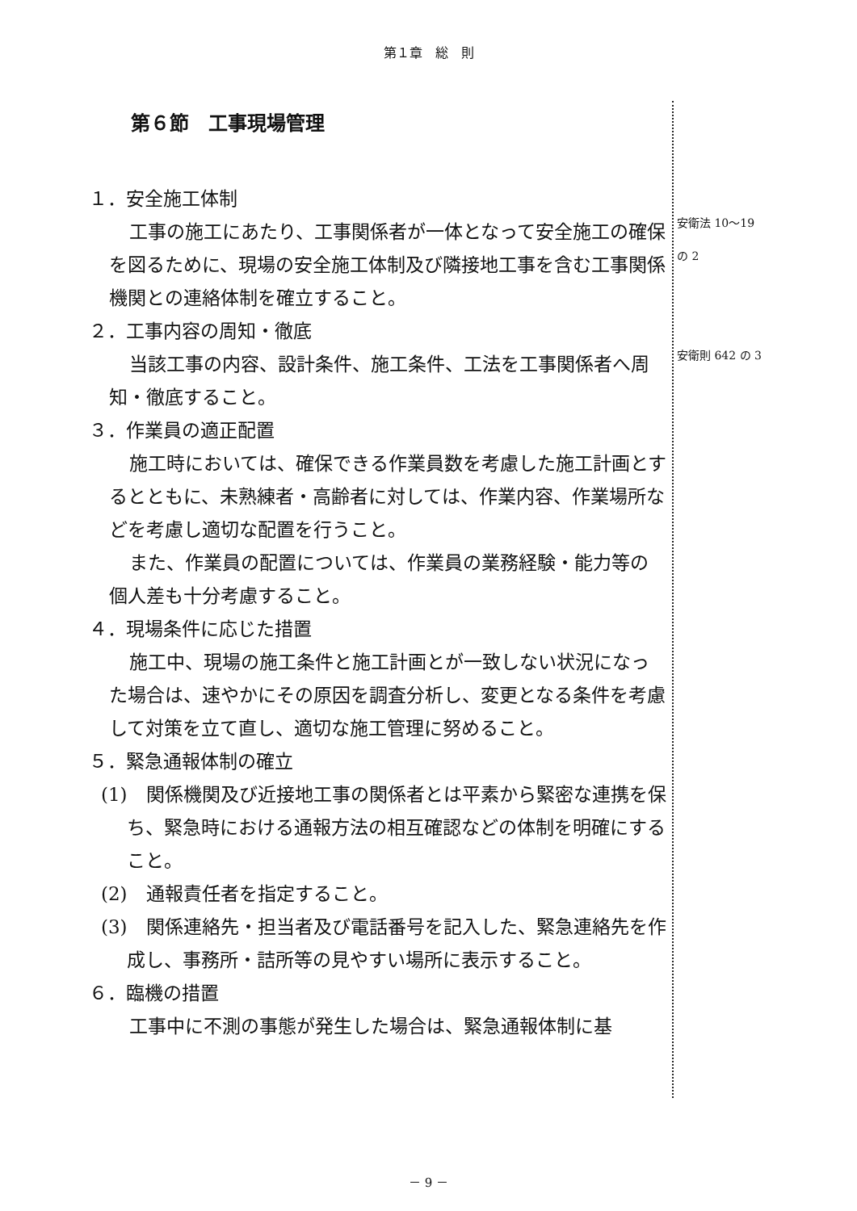第１章　総　則
第６節　工事現場管理
１．安全施工体制
工事の施工にあたり、工事関係者が一体となって安全施工の確保を図るために、現場の安全施工体制及び隣接地工事を含む工事関係機関との連絡体制を確立すること。
２．工事内容の周知・徹底
当該工事の内容、設計条件、施工条件、工法を工事関係者へ周知・徹底すること。
３．作業員の適正配置
施工時においては、確保できる作業員数を考慮した施工計画とするとともに、未熟練者・高齢者に対しては、作業内容、作業場所などを考慮し適切な配置を行うこと。
また、作業員の配置については、作業員の業務経験・能力等の個人差も十分考慮すること。
４．現場条件に応じた措置
施工中、現場の施工条件と施工計画とが一致しない状況になった場合は、速やかにその原因を調査分析し、変更となる条件を考慮して対策を立て直し、適切な施工管理に努めること。
５．緊急通報体制の確立
(1)　関係機関及び近接地工事の関係者とは平素から緊密な連携を保ち、緊急時における通報方法の相互確認などの体制を明確にすること。
(2)　通報責任者を指定すること。
(3)　関係連絡先・担当者及び電話番号を記入した、緊急連絡先を作成し、事務所・詰所等の見やすい場所に表示すること。
６．臨機の措置
工事中に不測の事態が発生した場合は、緊急通報体制に基
安衛法 10～19
の 2
安衛則 642 の 3
－ 9 －